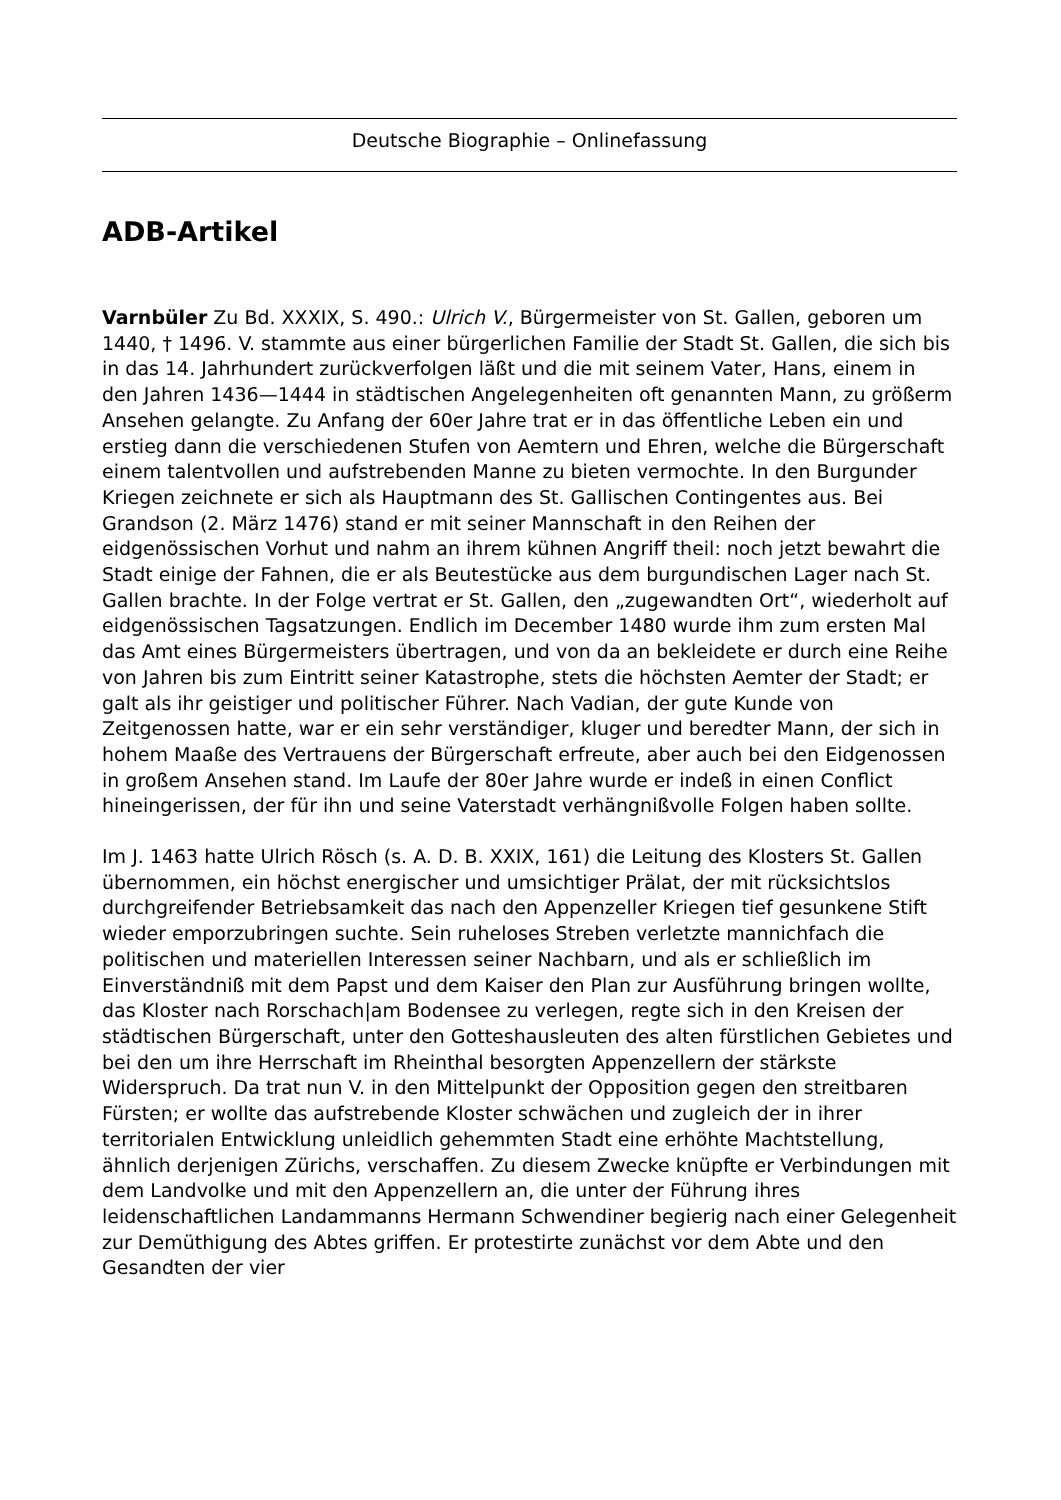Deutsche Biographie – Onlinefassung
ADB-Artikel
Varnbüler Zu Bd. XXXIX, S. 490.: Ulrich V., Bürgermeister von St. Gallen, geboren um 1440, † 1496. V. stammte aus einer bürgerlichen Familie der Stadt St. Gallen, die sich bis in das 14. Jahrhundert zurückverfolgen läßt und die mit seinem Vater, Hans, einem in den Jahren 1436—1444 in städtischen Angelegenheiten oft genannten Mann, zu größerm Ansehen gelangte. Zu Anfang der 60er Jahre trat er in das öffentliche Leben ein und erstieg dann die verschiedenen Stufen von Aemtern und Ehren, welche die Bürgerschaft einem talentvollen und aufstrebenden Manne zu bieten vermochte. In den Burgunder Kriegen zeichnete er sich als Hauptmann des St. Gallischen Contingentes aus. Bei Grandson (2. März 1476) stand er mit seiner Mannschaft in den Reihen der eidgenössischen Vorhut und nahm an ihrem kühnen Angriff theil: noch jetzt bewahrt die Stadt einige der Fahnen, die er als Beutestücke aus dem burgundischen Lager nach St. Gallen brachte. In der Folge vertrat er St. Gallen, den „zugewandten Ort“, wiederholt auf eidgenössischen Tagsatzungen. Endlich im December 1480 wurde ihm zum ersten Mal das Amt eines Bürgermeisters übertragen, und von da an bekleidete er durch eine Reihe von Jahren bis zum Eintritt seiner Katastrophe, stets die höchsten Aemter der Stadt; er galt als ihr geistiger und politischer Führer. Nach Vadian, der gute Kunde von Zeitgenossen hatte, war er ein sehr verständiger, kluger und beredter Mann, der sich in hohem Maaße des Vertrauens der Bürgerschaft erfreute, aber auch bei den Eidgenossen in großem Ansehen stand. Im Laufe der 80er Jahre wurde er indeß in einen Conflict hineingerissen, der für ihn und seine Vaterstadt verhängnißvolle Folgen haben sollte.
Im J. 1463 hatte Ulrich Rösch (s. A. D. B. XXIX, 161) die Leitung des Klosters St. Gallen übernommen, ein höchst energischer und umsichtiger Prälat, der mit rücksichtslos durchgreifender Betriebsamkeit das nach den Appenzeller Kriegen tief gesunkene Stift wieder emporzubringen suchte. Sein ruheloses Streben verletzte mannichfach die politischen und materiellen Interessen seiner Nachbarn, und als er schließlich im Einverständniß mit dem Papst und dem Kaiser den Plan zur Ausführung bringen wollte, das Kloster nach Rorschach|am Bodensee zu verlegen, regte sich in den Kreisen der städtischen Bürgerschaft, unter den Gotteshausleuten des alten fürstlichen Gebietes und bei den um ihre Herrschaft im Rheinthal besorgten Appenzellern der stärkste Widerspruch. Da trat nun V. in den Mittelpunkt der Opposition gegen den streitbaren Fürsten; er wollte das aufstrebende Kloster schwächen und zugleich der in ihrer territorialen Entwicklung unleidlich gehemmten Stadt eine erhöhte Machtstellung, ähnlich derjenigen Zürichs, verschaffen. Zu diesem Zwecke knüpfte er Verbindungen mit dem Landvolke und mit den Appenzellern an, die unter der Führung ihres leidenschaftlichen Landammanns Hermann Schwendiner begierig nach einer Gelegenheit zur Demüthigung des Abtes griffen. Er protestirte zunächst vor dem Abte und den Gesandten der vier